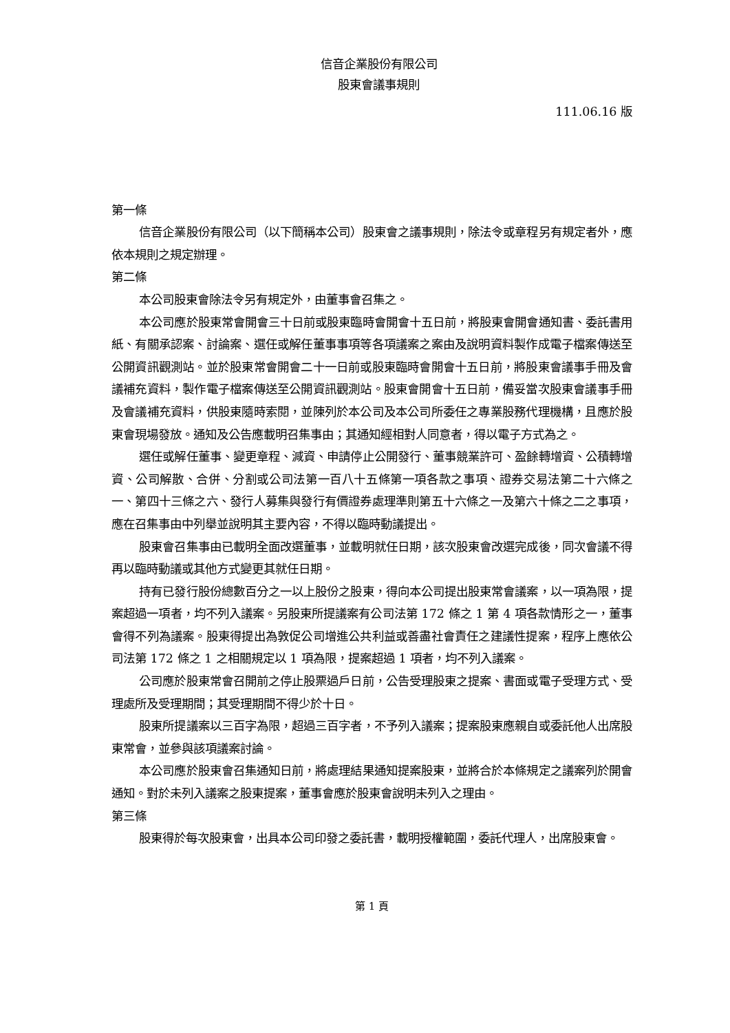信音企業股份有限公司
股東會議事規則
111.06.16 版
第一條
信音企業股份有限公司（以下簡稱本公司）股東會之議事規則，除法令或章程另有規定者外，應依本規則之規定辦理。
第二條
本公司股東會除法令另有規定外，由董事會召集之。
本公司應於股東常會開會三十日前或股東臨時會開會十五日前，將股東會開會通知書、委託書用紙、有關承認案、討論案、選任或解任董事事項等各項議案之案由及說明資料製作成電子檔案傳送至公開資訊觀測站。並於股東常會開會二十一日前或股東臨時會開會十五日前，將股東會議事手冊及會議補充資料，製作電子檔案傳送至公開資訊觀測站。股東會開會十五日前，備妥當次股東會議事手冊及會議補充資料，供股東隨時索閱，並陳列於本公司及本公司所委任之專業股務代理機構，且應於股東會現場發放。通知及公告應載明召集事由；其通知經相對人同意者，得以電子方式為之。
選任或解任董事、變更章程、減資、申請停止公開發行、董事競業許可、盈餘轉增資、公積轉增資、公司解散、合併、分割或公司法第一百八十五條第一項各款之事項、證券交易法第二十六條之一、第四十三條之六、發行人募集與發行有價證券處理準則第五十六條之一及第六十條之二之事項，應在召集事由中列舉並說明其主要內容，不得以臨時動議提出。
股東會召集事由已載明全面改選董事，並載明就任日期，該次股東會改選完成後，同次會議不得再以臨時動議或其他方式變更其就任日期。
持有已發行股份總數百分之一以上股份之股東，得向本公司提出股東常會議案，以一項為限，提案超過一項者，均不列入議案。另股東所提議案有公司法第 172 條之 1 第 4 項各款情形之一，董事會得不列為議案。股東得提出為敦促公司增進公共利益或善盡社會責任之建議性提案，程序上應依公司法第 172 條之 1 之相關規定以 1 項為限，提案超過 1 項者，均不列入議案。
公司應於股東常會召開前之停止股票過戶日前，公告受理股東之提案、書面或電子受理方式、受理處所及受理期間；其受理期間不得少於十日。
股東所提議案以三百字為限，超過三百字者，不予列入議案；提案股東應親自或委託他人出席股東常會，並參與該項議案討論。
本公司應於股東會召集通知日前，將處理結果通知提案股東，並將合於本條規定之議案列於開會通知。對於未列入議案之股東提案，董事會應於股東會說明未列入之理由。
第三條
股東得於每次股東會，出具本公司印發之委託書，載明授權範圍，委託代理人，出席股東會。
第 1 頁